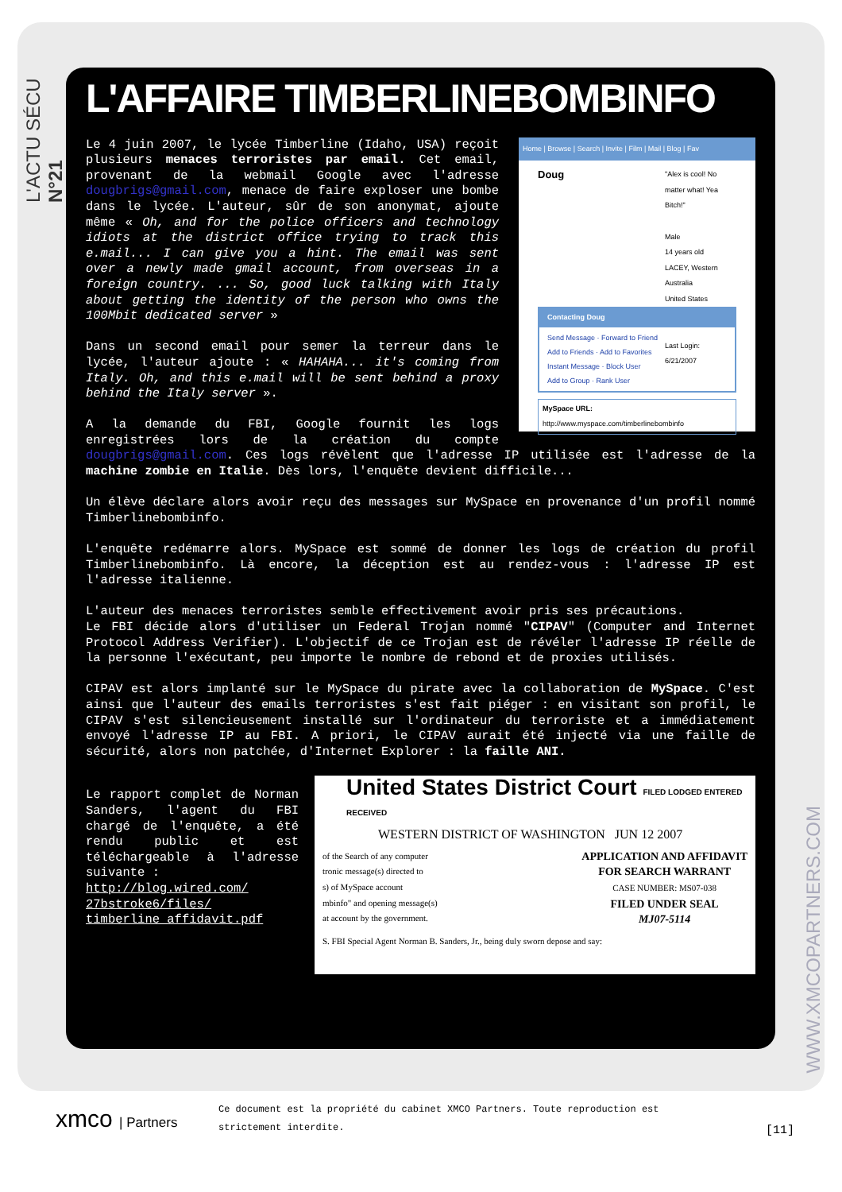L'ACTU SÉCU N°21
WWW.XMCOPARTNERS.COM
L'AFFAIRE TIMBERLINEBOMBINFO
Home | Browse | Search | Invite | Film | Mail | Blog | Fav
Doug
"Alex is cool! No matter what! Yea Bitch!"
Male
14 years old
LACEY, Western Australia
United States
Last Login:
6/21/2007
Contacting Doug
Send Message · Forward to Friend
Add to Friends · Add to Favorites
Instant Message · Block User
Add to Group · Rank User
MySpace URL:
http://www.myspace.com/timberlinebombinfo
Le 4 juin 2007, le lycée Timberline (Idaho, USA) reçoit plusieurs menaces terroristes par email. Cet email, provenant de la webmail Google avec l'adresse dougbrigs@gmail.com, menace de faire exploser une bombe dans le lycée. L'auteur, sûr de son anonymat, ajoute même « Oh, and for the police officers and technology idiots at the district office trying to track this e.mail... I can give you a hint. The email was sent over a newly made gmail account, from overseas in a foreign country. ... So, good luck talking with Italy about getting the identity of the person who owns the 100Mbit dedicated server »
Dans un second email pour semer la terreur dans le lycée, l'auteur ajoute : « HAHAHA... it's coming from Italy. Oh, and this e.mail will be sent behind a proxy behind the Italy server ».
A la demande du FBI, Google fournit les logs enregistrées lors de la création du compte dougbrigs@gmail.com. Ces logs révèlent que l'adresse IP utilisée est l'adresse de la machine zombie en Italie. Dès lors, l'enquête devient difficile...
Un élève déclare alors avoir reçu des messages sur MySpace en provenance d'un profil nommé Timberlinebombinfo.
L'enquête redémarre alors. MySpace est sommé de donner les logs de création du profil Timberlinebombinfo. Là encore, la déception est au rendez-vous : l'adresse IP est l'adresse italienne.
L'auteur des menaces terroristes semble effectivement avoir pris ses précautions.
Le FBI décide alors d'utiliser un Federal Trojan nommé "CIPAV" (Computer and Internet Protocol Address Verifier). L'objectif de ce Trojan est de révéler l'adresse IP réelle de la personne l'exécutant, peu importe le nombre de rebond et de proxies utilisés.
CIPAV est alors implanté sur le MySpace du pirate avec la collaboration de MySpace. C'est ainsi que l'auteur des emails terroristes s'est fait piéger : en visitant son profil, le CIPAV s'est silencieusement installé sur l'ordinateur du terroriste et a immédiatement envoyé l'adresse IP au FBI. A priori, le CIPAV aurait été injecté via une faille de sécurité, alors non patchée, d'Internet Explorer : la faille ANI.
United States District Court FILED LODGED ENTERED RECEIVED
WESTERN DISTRICT OF WASHINGTON JUN 12 2007
of the Search of any computer
tronic message(s) directed to
s) of MySpace account
mbinfo" and opening message(s)
at account by the government.
APPLICATION AND AFFIDAVIT
FOR SEARCH WARRANT
CASE NUMBER: MS07-038
FILED UNDER SEAL
MJ07-5114
S. FBI Special Agent Norman B. Sanders, Jr., being duly sworn depose and say:
Le rapport complet de Norman Sanders, l'agent du FBI chargé de l'enquête, a été rendu public et est téléchargeable à l'adresse suivante :
http://blog.wired.com/
27bstroke6/files/
timberline_affidavit.pdf
xmco | Partners
Ce document est la propriété du cabinet XMCO Partners. Toute reproduction est
strictement interdite.
[11]